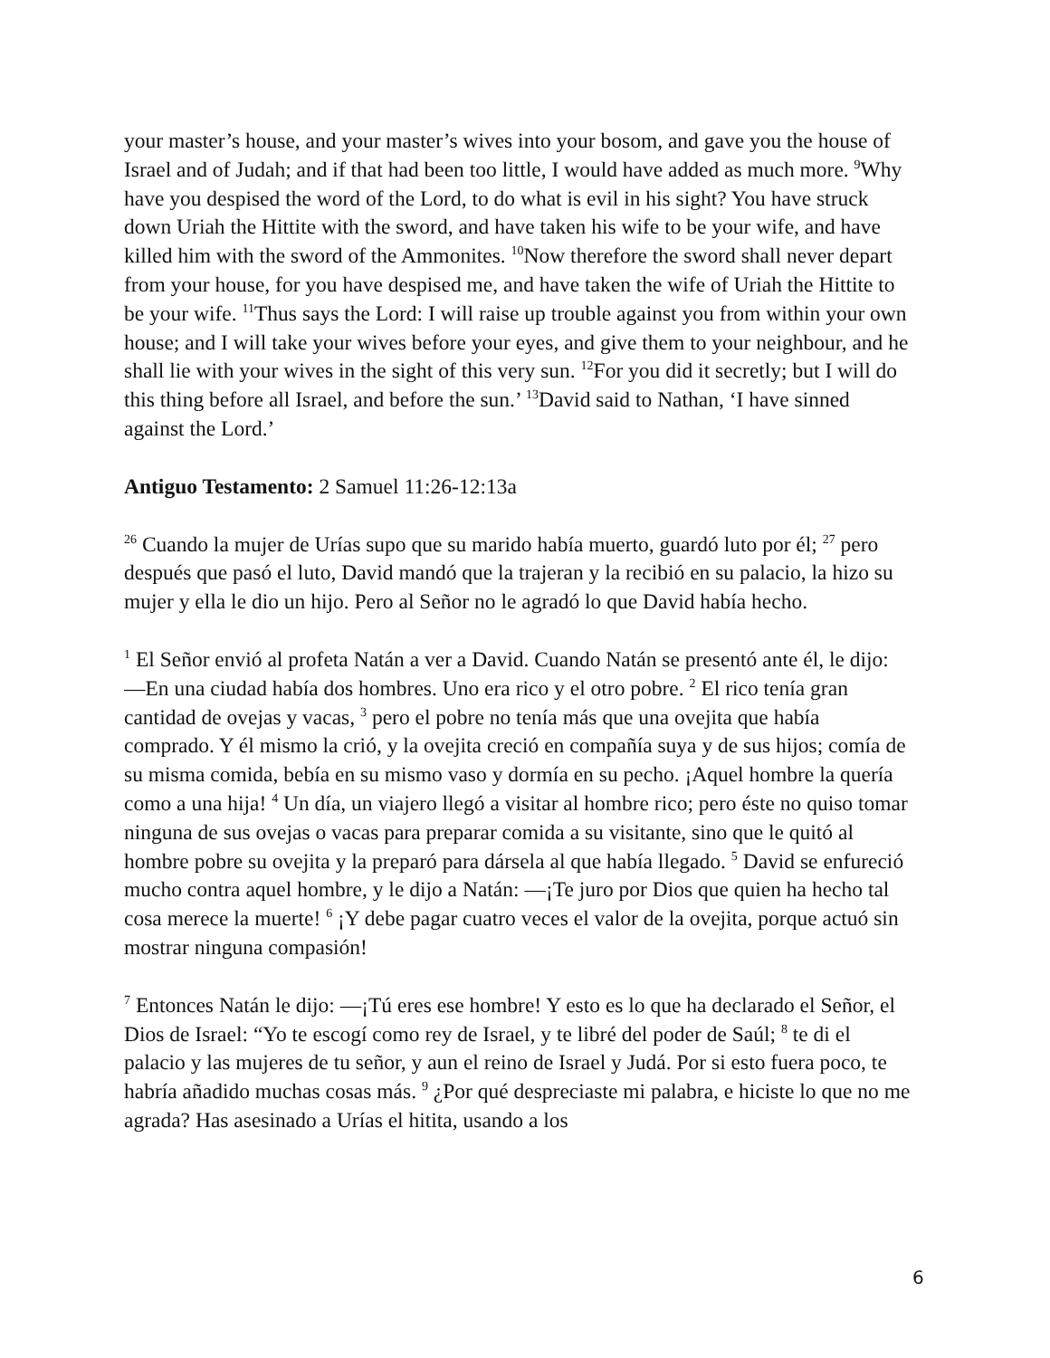your master’s house, and your master’s wives into your bosom, and gave you the house of Israel and of Judah; and if that had been too little, I would have added as much more. <sup>9</sup>Why have you despised the word of the Lord, to do what is evil in his sight? You have struck down Uriah the Hittite with the sword, and have taken his wife to be your wife, and have killed him with the sword of the Ammonites. <sup>10</sup>Now therefore the sword shall never depart from your house, for you have despised me, and have taken the wife of Uriah the Hittite to be your wife. <sup>11</sup>Thus says the Lord: I will raise up trouble against you from within your own house; and I will take your wives before your eyes, and give them to your neighbour, and he shall lie with your wives in the sight of this very sun. <sup>12</sup>For you did it secretly; but I will do this thing before all Israel, and before the sun.’ <sup>13</sup>David said to Nathan, ‘I have sinned against the Lord.’
Antiguo Testamento: 2 Samuel 11:26-12:13a
<sup>26</sup> Cuando la mujer de Urías supo que su marido había muerto, guardó luto por él; <sup>27</sup> pero después que pasó el luto, David mandó que la trajeran y la recibió en su palacio, la hizo su mujer y ella le dio un hijo. Pero al Señor no le agradó lo que David había hecho.
<sup>1</sup> El Señor envió al profeta Natán a ver a David. Cuando Natán se presentó ante él, le dijo: —En una ciudad había dos hombres. Uno era rico y el otro pobre. <sup>2</sup> El rico tenía gran cantidad de ovejas y vacas, <sup>3</sup> pero el pobre no tenía más que una ovejita que había comprado. Y él mismo la crió, y la ovejita creció en compañía suya y de sus hijos; comía de su misma comida, bebía en su mismo vaso y dormía en su pecho. ¡Aquel hombre la quería como a una hija! <sup>4</sup> Un día, un viajero llegó a visitar al hombre rico; pero éste no quiso tomar ninguna de sus ovejas o vacas para preparar comida a su visitante, sino que le quitó al hombre pobre su ovejita y la preparó para dársela al que había llegado. <sup>5</sup> David se enfureció mucho contra aquel hombre, y le dijo a Natán: —¡Te juro por Dios que quien ha hecho tal cosa merece la muerte! <sup>6</sup> ¡Y debe pagar cuatro veces el valor de la ovejita, porque actuó sin mostrar ninguna compasión!
<sup>7</sup> Entonces Natán le dijo: —¡Tú eres ese hombre! Y esto es lo que ha declarado el Señor, el Dios de Israel: “Yo te escogí como rey de Israel, y te libré del poder de Saúl; <sup>8</sup> te di el palacio y las mujeres de tu señor, y aun el reino de Israel y Judá. Por si esto fuera poco, te habría añadido muchas cosas más. <sup>9</sup> ¿Por qué despreciaste mi palabra, e hiciste lo que no me agrada? Has asesinado a Urías el hitita, usando a los
6